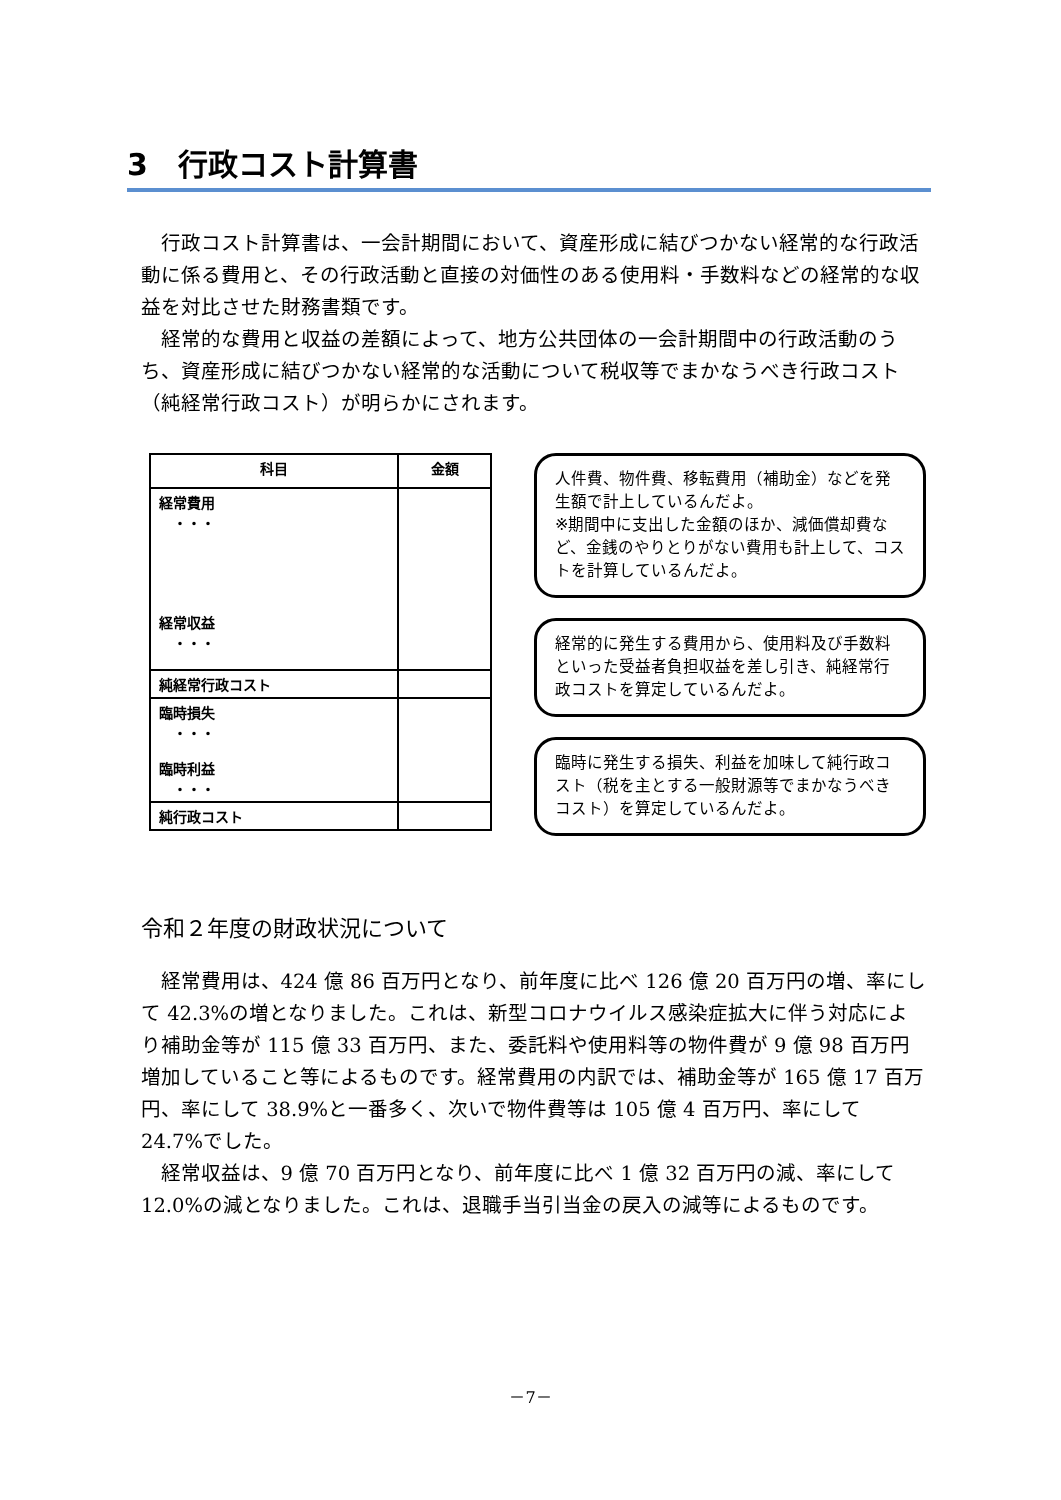3　行政コスト計算書
行政コスト計算書は、一会計期間において、資産形成に結びつかない経常的な行政活動に係る費用と、その行政活動と直接の対価性のある使用料・手数料などの経常的な収益を対比させた財務書類です。
経常的な費用と収益の差額によって、地方公共団体の一会計期間中の行政活動のうち、資産形成に結びつかない経常的な活動について税収等でまかなうべき行政コスト（純経常行政コスト）が明らかにされます。
| 科目 | 金額 |
| --- | --- |
| 経常費用 ・・・ 経常収益 ・・・ | |
| 純経常行政コスト | |
| 臨時損失 ・・・ 臨時利益 ・・・ | |
| 純行政コスト | |
人件費、物件費、移転費用（補助金）などを発生額で計上しているんだよ。
※期間中に支出した金額のほか、減価償却費など、金銭のやりとりがない費用も計上して、コストを計算しているんだよ。
経常的に発生する費用から、使用料及び手数料といった受益者負担収益を差し引き、純経常行政コストを算定しているんだよ。
臨時に発生する損失、利益を加味して純行政コスト（税を主とする一般財源等でまかなうべきコスト）を算定しているんだよ。
令和２年度の財政状況について
経常費用は、424 億 86 百万円となり、前年度に比べ 126 億 20 百万円の増、率にして 42.3%の増となりました。これは、新型コロナウイルス感染症拡大に伴う対応により補助金等が 115 億 33 百万円、また、委託料や使用料等の物件費が 9 億 98 百万円増加していること等によるものです。経常費用の内訳では、補助金等が 165 億 17 百万円、率にして 38.9%と一番多く、次いで物件費等は 105 億 4 百万円、率にして 24.7%でした。
経常収益は、9 億 70 百万円となり、前年度に比べ 1 億 32 百万円の減、率にして 12.0%の減となりました。これは、退職手当引当金の戻入の減等によるものです。
－7－